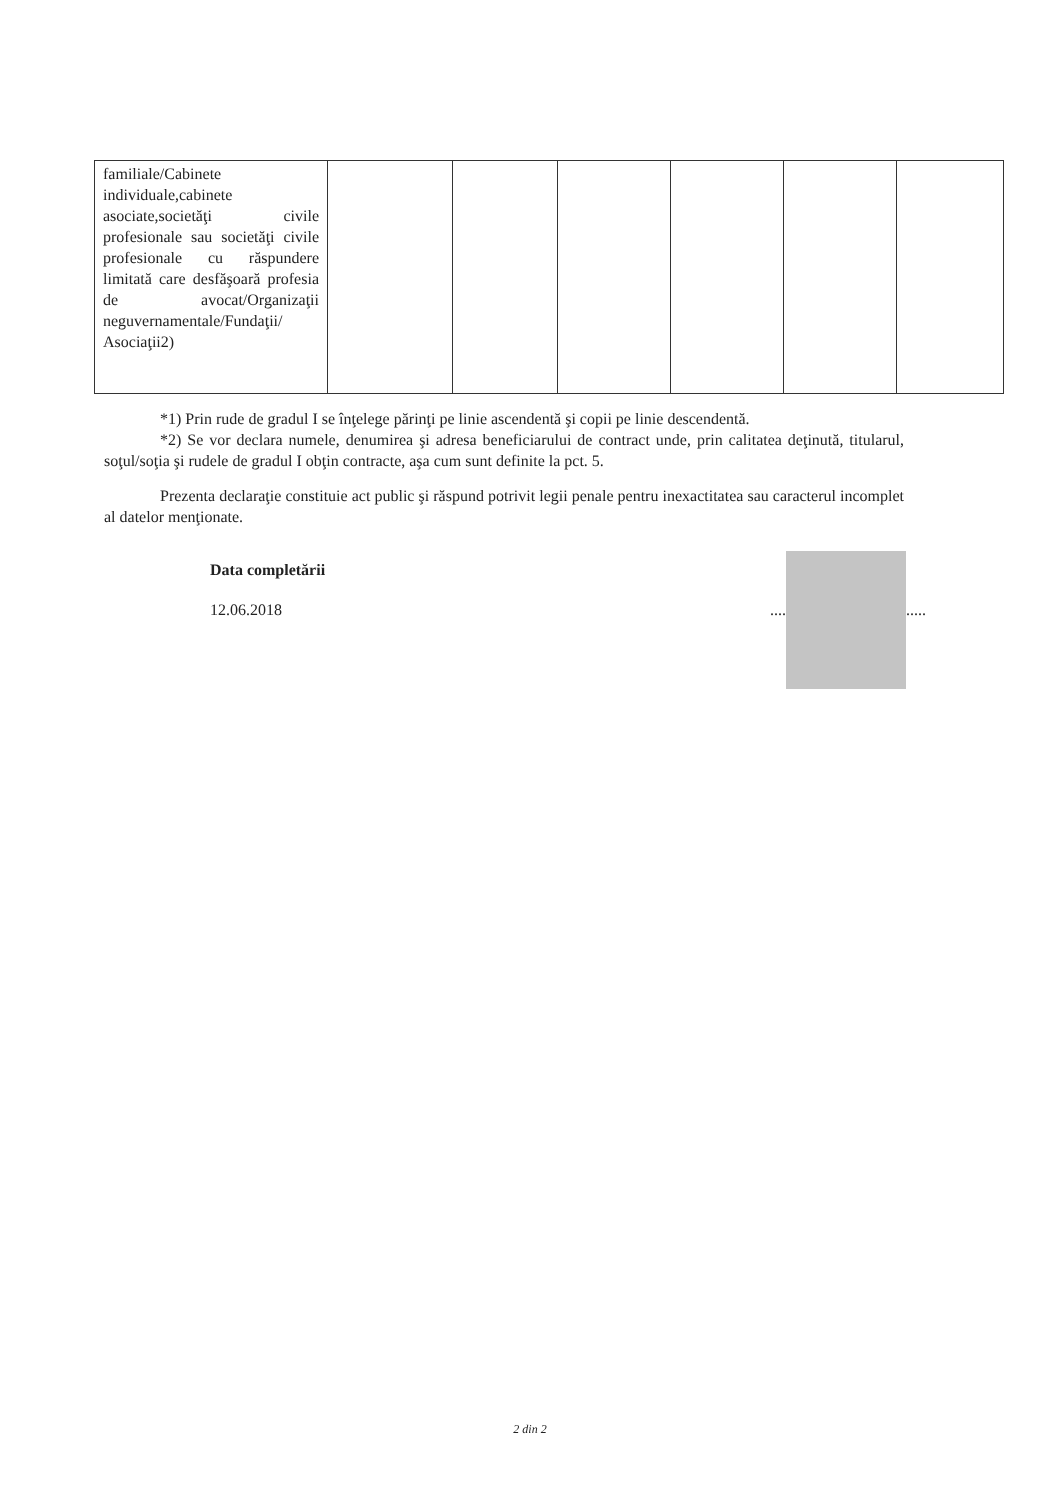| familiale/Cabinete individuale,cabinete asociate,societăţi civile profesionale sau societăţi civile profesionale cu răspundere limitată care desfăşoară profesia de avocat/Organizaţii neguvernamentale/Fundaţii/ Asociaţii2) | | | | | | |
*1) Prin rude de gradul I se înţelege părinţi pe linie ascendentă şi copii pe linie descendentă.
*2) Se vor declara numele, denumirea şi adresa beneficiarului de contract unde, prin calitatea deţinută, titularul, soţul/soţia şi rudele de gradul I obţin contracte, aşa cum sunt definite la pct. 5.
Prezenta declaraţie constituie act public şi răspund potrivit legii penale pentru inexactitatea sau caracterul incomplet al datelor menţionate.
Data completării
12.06.2018
.... .....
2 din 2